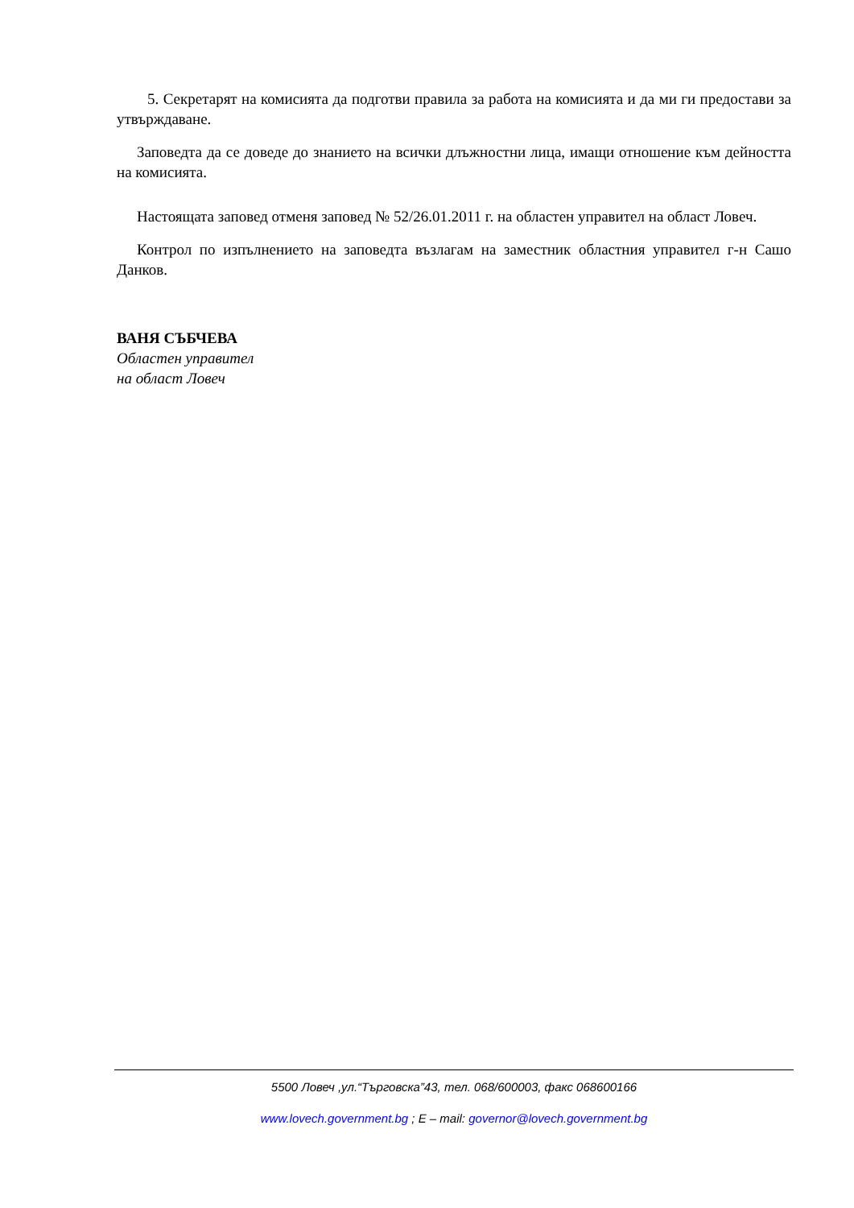5. Секретарят на комисията да подготви правила за работа на комисията и да ми ги предостави за утвърждаване.
Заповедта да се доведе до знанието на всички длъжностни лица, имащи отношение към дейността на комисията.
Настоящата заповед отменя заповед № 52/26.01.2011 г. на областен управител на област Ловеч.
Контрол по изпълнението на заповедта възлагам на заместник областния управител г-н Сашо Данков.
ВАНЯ СЪБЧЕВА
Областен управител
на област Ловеч
5500 Ловеч ,ул.“Търговска”43, тел. 068/600003, факс 068600166
www.lovech.government.bg ; E – mail: governor@lovech.government.bg